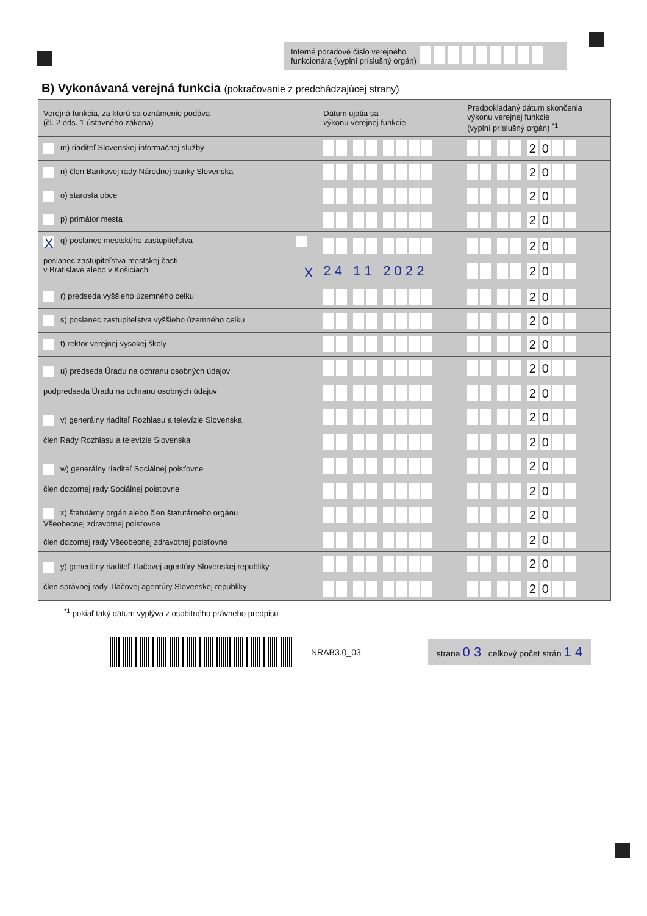Interné poradové číslo verejného
funkcionára (vyplní príslušný orgán)
B) Vykonávaná verejná funkcia (pokračovanie z predchádzajúcej strany)
| Verejná funkcia, za ktorú sa oznámenie podáva (čl. 2 ods. 1 ústavného zákona) | Dátum ujatia sa výkonu verejnej funkcie | Predpokladaný dátum skončenia výkonu verejnej funkcie (vyplní príslušný orgán) <sup>*1</sup> |
| --- | --- | --- |
| m) riaditeľ Slovenskej informačnej služby | | 2 0 |
| n) člen Bankovej rady Národnej banky Slovenska | | 2 0 |
| o) starosta obce | | 2 0 |
| p) primátor mesta | | 2 0 |
| X q) poslanec mestského zastupiteľstva poslanec zastupiteľstva mestskej časti v Bratislave alebo v Košiciach X | 2 4 1 1 2 0 2 2 | 2 0 2 0 |
| r) predseda vyššieho územného celku | | 2 0 |
| s) poslanec zastupiteľstva vyššieho územného celku | | 2 0 |
| t) rektor verejnej vysokej školy | | 2 0 |
| u) predseda Úradu na ochranu osobných údajov podpredseda Úradu na ochranu osobných údajov | | 2 0 2 0 |
| v) generálny riaditeľ Rozhlasu a televízie Slovenska člen Rady Rozhlasu a televízie Slovenska | | 2 0 2 0 |
| w) generálny riaditeľ Sociálnej poisťovne člen dozornej rady Sociálnej poisťovne | | 2 0 2 0 |
| x) štatutárny orgán alebo člen štatutárneho orgánu Všeobecnej zdravotnej poisťovne člen dozornej rady Všeobecnej zdravotnej poisťovne | | 2 0 2 0 |
| y) generálny riaditeľ Tlačovej agentúry Slovenskej republiky člen správnej rady Tlačovej agentúry Slovenskej republiky | | 2 0 2 0 |
<sup>*1</sup> pokiaľ taký dátum vyplýva z osobitného právneho predpisu
NRAB3.0_03
strana 0 3 celkový počet strán 1 4